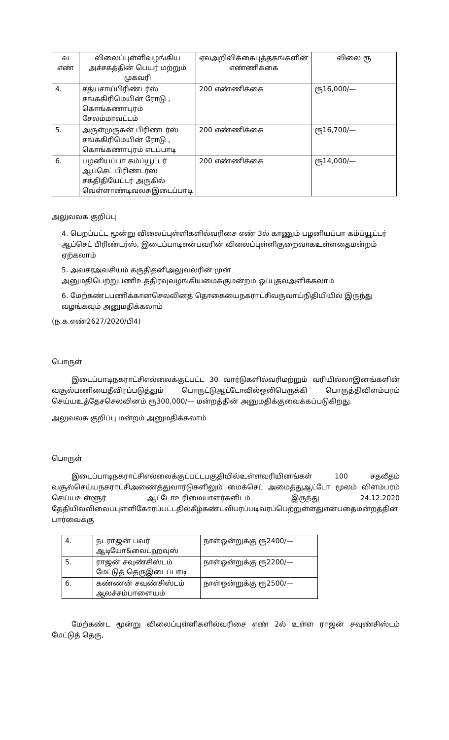| வ எண் | விலைப்புள்ளிவழங்கிய அச்சகத்தின் பெயர் மற்றும் முகவரி | ஏலஅறிவிக்கைபுத்தகங்களின் எண்ணிக்கை | விலை ரூ |
| --- | --- | --- | --- |
| 4. | சத்யசாய்பிரிண்டர்ஸ் சங்ககிரிமெயின் ரோடு , கொங்கணாபுரம் சேலம்மாவட்டம் | 200 எண்ணிக்கை | ரூ16,000/— |
| 5. | அருள்முருகன் பிரிண்டர்ஸ் சங்ககிரிமெயின் ரோடு , கொங்கணாபுரம் எடப்பாடி | 200 எண்ணிக்கை | ரூ16,700/— |
| 6. | பழனியப்பா கம்ப்யூட்டர் ஆப்செட் பிரிண்டர்ஸ் சக்திதியேட்டர் அருகில் வெள்ளாண்டிவலசுஇடைப்பாடி | 200 எண்ணிக்கை | ரூ14,000/— |
அலுவலக குறிப்பு
4. பெறப்பட்ட மூன்று விலைப்புள்ளிகளில்வரிசை எண் 3ல் காணும் பழனியப்பா கம்ப்யூட்டர் ஆப்செட் பிரிண்டர்ஸ், இடைப்பாடிஎன்பவரின் விலைப்புள்ளிகுறைவாகஉள்ளதைமன்றம் ஏற்கலாம்
5. அவசரஅவசியம் கருதிதனிஅலுவலரின் முன் அனுமதிபெற்றுபணிஉத்திரவுவழங்கியமைக்குமன்றம் ஒப்புதல்அளிக்கலாம்
6. மேற்கண்டபணிக்கானசெலவினத் தொகையைநகராட்சிவருவாய்நிதியியில் இருந்து வழங்கவும் அனுமதிக்கலாம்
(ந.க.எண்2627/2020/பி4)
பொருள்
இடைப்பாடிநகராட்சிஎல்லைக்குட்பட்ட 30 வார்டுகளில்வரிமற்றும் வரியில்லாஇனங்களின் வசூல்பணியைதீவிரப்படுத்தும் பொருட்டுஆட்டோவில்ஒலிபெருக்கி பொருத்திவிளம்பரம் செய்யஉத்தேசசெலவினம் ரூ300,000/— மன்றத்தின் அனுமதிக்குவைக்கப்படுகிறது.
அலுவலக குறிப்பு மன்றம் அனுமதிக்கலாம்
பொருள்
இடைப்பாடிநகராட்சிஎல்லைக்குட்பட்டபகுதியில்உள்ளவரியினங்கள் 100 சதவீதம் வசூல்செய்யநகராட்சிஅணைத்துவார்டுகளிலும் மைக்செட் அமைத்துஆட்டோ மூலம் விளம்பரம் செய்யஉள்ளூர் ஆட்டோஉரிமையாளர்களிடம் இருந்து 24.12.2020 தேதியில்விலைப்புள்ளிகோரப்பட்டதில்கீழ்கண்டவிபரப்படிவரப்பெற்றுள்ளதுஎன்பதைமன்றத்தின் பார்வைக்கு
| 4. | நடராஜன் பவர் ஆடியோ&லைட்ஹவுஸ் | நாள்ஒன்றுக்கு ரூ2400/— |
| 5. | ராஜன் சவுண்சிஸ்டம் மேட்டுத் தெருஇடைப்பாடி | நாள்ஒன்றுக்கு ரூ2200/— |
| 6. | கண்ணன் சவுண்சிஸ்டம் ஆலச்சம்பாளையம் | நாள்ஒன்றுக்கு ரூ2500/— |
மேற்கண்ட மூன்று விலைப்புள்ளிகளில்வரிசை எண் 2ல் உள்ள ராஜன் சவுண்சிஸ்டம் மேட்டுத் தெரு,